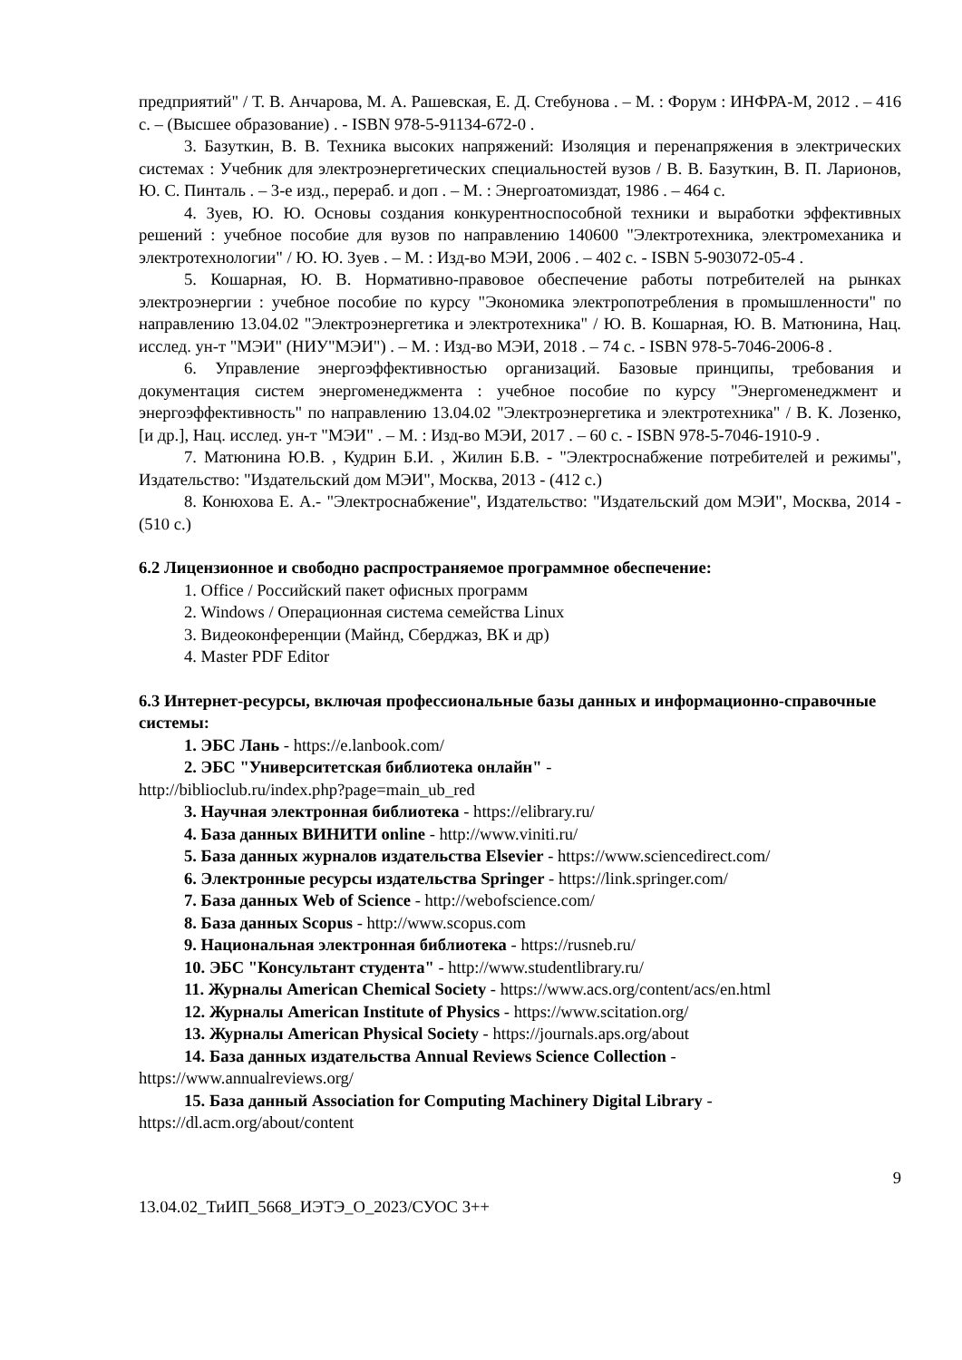предприятий" / Т. В. Анчарова, М. А. Рашевская, Е. Д. Стебунова . – М. : Форум : ИНФРА-М, 2012 . – 416 с. – (Высшее образование) . - ISBN 978-5-91134-672-0 .
3. Базуткин, В. В. Техника высоких напряжений: Изоляция и перенапряжения в электрических системах : Учебник для электроэнергетических специальностей вузов / В. В. Базуткин, В. П. Ларионов, Ю. С. Пинталь . – 3-е изд., перераб. и доп . – М. : Энергоатомиздат, 1986 . – 464 с.
4. Зуев, Ю. Ю. Основы создания конкурентноспособной техники и выработки эффективных решений : учебное пособие для вузов по направлению 140600 "Электротехника, электромеханика и электротехнологии" / Ю. Ю. Зуев . – М. : Изд-во МЭИ, 2006 . – 402 с. - ISBN 5-903072-05-4 .
5. Кошарная, Ю. В. Нормативно-правовое обеспечение работы потребителей на рынках электроэнергии : учебное пособие по курсу "Экономика электропотребления в промышленности" по направлению 13.04.02 "Электроэнергетика и электротехника" / Ю. В. Кошарная, Ю. В. Матюнина, Нац. исслед. ун-т "МЭИ" (НИУ"МЭИ") . – М. : Изд-во МЭИ, 2018 . – 74 с. - ISBN 978-5-7046-2006-8 .
6. Управление энергоэффективностью организаций. Базовые принципы, требования и документация систем энергоменеджмента : учебное пособие по курсу "Энергоменеджмент и энергоэффективность" по направлению 13.04.02 "Электроэнергетика и электротехника" / В. К. Лозенко, [и др.], Нац. исслед. ун-т "МЭИ" . – М. : Изд-во МЭИ, 2017 . – 60 с. - ISBN 978-5-7046-1910-9 .
7. Матюнина Ю.В. , Кудрин Б.И. , Жилин Б.В. - "Электроснабжение потребителей и режимы", Издательство: "Издательский дом МЭИ", Москва, 2013 - (412 с.)
8. Конюхова Е. А.- "Электроснабжение", Издательство: "Издательский дом МЭИ", Москва, 2014 - (510 с.)
6.2 Лицензионное и свободно распространяемое программное обеспечение:
1. Office / Российский пакет офисных программ
2. Windows / Операционная система семейства Linux
3. Видеоконференции (Майнд, Сберджаз, ВК и др)
4. Master PDF Editor
6.3 Интернет-ресурсы, включая профессиональные базы данных и информационно-справочные системы:
1. ЭБС Лань - https://e.lanbook.com/
2. ЭБС "Университетская библиотека онлайн" -
http://biblioclub.ru/index.php?page=main_ub_red
3. Научная электронная библиотека - https://elibrary.ru/
4. База данных ВИНИТИ online - http://www.viniti.ru/
5. База данных журналов издательства Elsevier - https://www.sciencedirect.com/
6. Электронные ресурсы издательства Springer - https://link.springer.com/
7. База данных Web of Science - http://webofscience.com/
8. База данных Scopus - http://www.scopus.com
9. Национальная электронная библиотека - https://rusneb.ru/
10. ЭБС "Консультант студента" - http://www.studentlibrary.ru/
11. Журналы American Chemical Society - https://www.acs.org/content/acs/en.html
12. Журналы American Institute of Physics - https://www.scitation.org/
13. Журналы American Physical Society - https://journals.aps.org/about
14. База данных издательства Annual Reviews Science Collection -
https://www.annualreviews.org/
15. База данный Association for Computing Machinery Digital Library -
https://dl.acm.org/about/content
9
13.04.02_ТиИП_5668_ИЭТЭ_О_2023/СУОС 3++